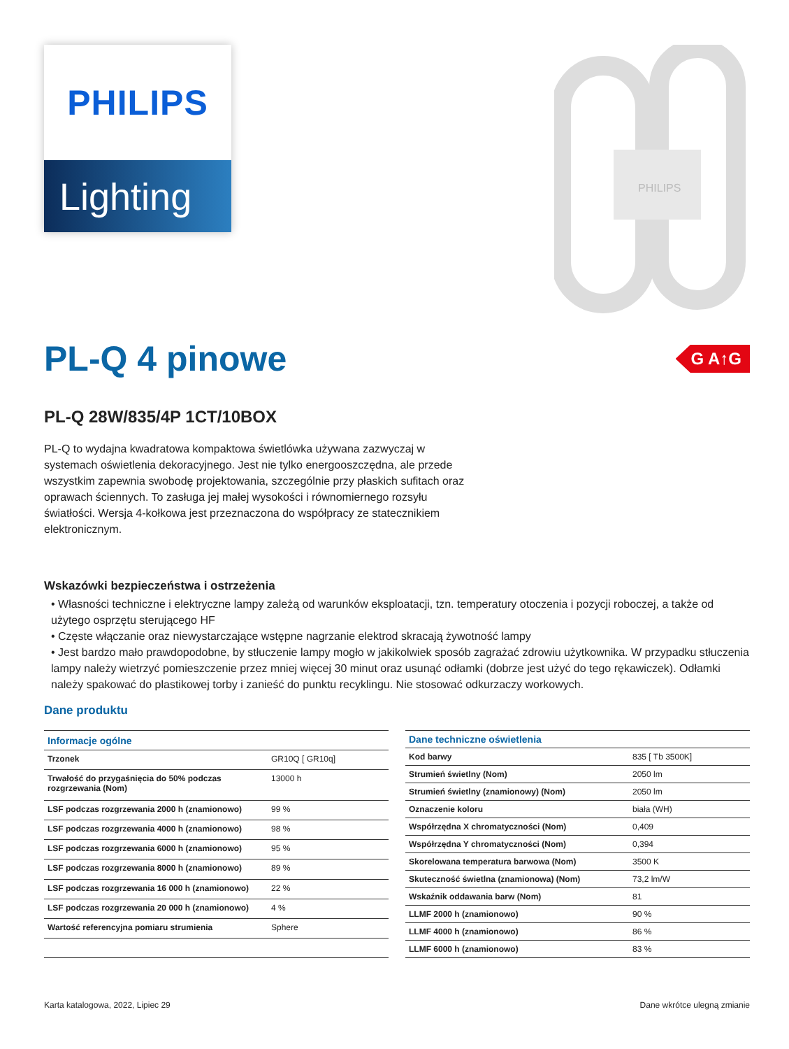PHILIPS
Lighting
PHILIPS
PL-Q 4 pinowe G A↑G
PL-Q 28W/835/4P 1CT/10BOX
PL-Q to wydajna kwadratowa kompaktowa świetlówka używana zazwyczaj w systemach oświetlenia dekoracyjnego. Jest nie tylko energooszczędna, ale przede wszystkim zapewnia swobodę projektowania, szczególnie przy płaskich sufitach oraz oprawach ściennych. To zasługa jej małej wysokości i równomiernego rozsyłu światłości. Wersja 4-kołkowa jest przeznaczona do współpracy ze statecznikiem elektronicznym.
Wskazówki bezpieczeństwa i ostrzeżenia
• Własności techniczne i elektryczne lampy zależą od warunków eksploatacji, tzn. temperatury otoczenia i pozycji roboczej, a także od użytego osprzętu sterującego HF
• Częste włączanie oraz niewystarczające wstępne nagrzanie elektrod skracają żywotność lampy
• Jest bardzo mało prawdopodobne, by stłuczenie lampy mogło w jakikolwiek sposób zagrażać zdrowiu użytkownika. W przypadku stłuczenia lampy należy wietrzyć pomieszczenie przez mniej więcej 30 minut oraz usunąć odłamki (dobrze jest użyć do tego rękawiczek). Odłamki należy spakować do plastikowej torby i zanieść do punktu recyklingu. Nie stosować odkurzaczy workowych.
Dane produktu
| Informacje ogólne | |
| --- | --- |
| Trzonek | GR10Q [ GR10q] |
| Trwałość do przygaśnięcia do 50% podczas rozgrzewania (Nom) | 13000 h |
| LSF podczas rozgrzewania 2000 h (znamionowo) | 99 % |
| LSF podczas rozgrzewania 4000 h (znamionowo) | 98 % |
| LSF podczas rozgrzewania 6000 h (znamionowo) | 95 % |
| LSF podczas rozgrzewania 8000 h (znamionowo) | 89 % |
| LSF podczas rozgrzewania 16 000 h (znamionowo) | 22 % |
| LSF podczas rozgrzewania 20 000 h (znamionowo) | 4 % |
| Wartość referencyjna pomiaru strumienia | Sphere |
| Dane techniczne oświetlenia | |
| --- | --- |
| Kod barwy | 835 [ Tb 3500K] |
| Strumień świetlny (Nom) | 2050 lm |
| Strumień świetlny (znamionowy) (Nom) | 2050 lm |
| Oznaczenie koloru | biała (WH) |
| Współrzędna X chromatyczności (Nom) | 0,409 |
| Współrzędna Y chromatyczności (Nom) | 0,394 |
| Skorelowana temperatura barwowa (Nom) | 3500 K |
| Skuteczność świetlna (znamionowa) (Nom) | 73,2 lm/W |
| Wskaźnik oddawania barw (Nom) | 81 |
| LLMF 2000 h (znamionowo) | 90 % |
| LLMF 4000 h (znamionowo) | 86 % |
| LLMF 6000 h (znamionowo) | 83 % |
Karta katalogowa, 2022, Lipiec 29 Dane wkrótce ulegną zmianie